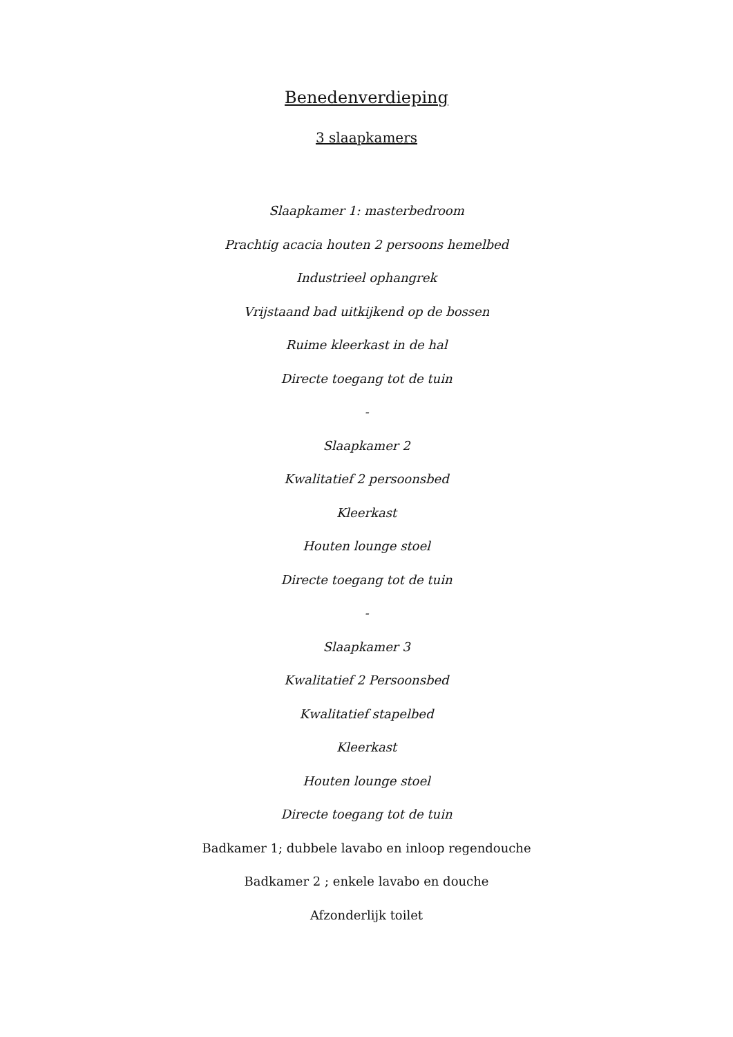Benedenverdieping
3 slaapkamers
Slaapkamer 1: masterbedroom
Prachtig acacia houten 2 persoons hemelbed
Industrieel ophangrek
Vrijstaand bad uitkijkend op de bossen
Ruime kleerkast in de hal
Directe toegang tot de tuin
-
Slaapkamer 2
Kwalitatief 2 persoonsbed
Kleerkast
Houten lounge stoel
Directe toegang tot de tuin
-
Slaapkamer 3
Kwalitatief 2 Persoonsbed
Kwalitatief stapelbed
Kleerkast
Houten lounge stoel
Directe toegang tot de tuin
Badkamer 1; dubbele lavabo en inloop regendouche
Badkamer 2 ; enkele lavabo en douche
Afzonderlijk toilet